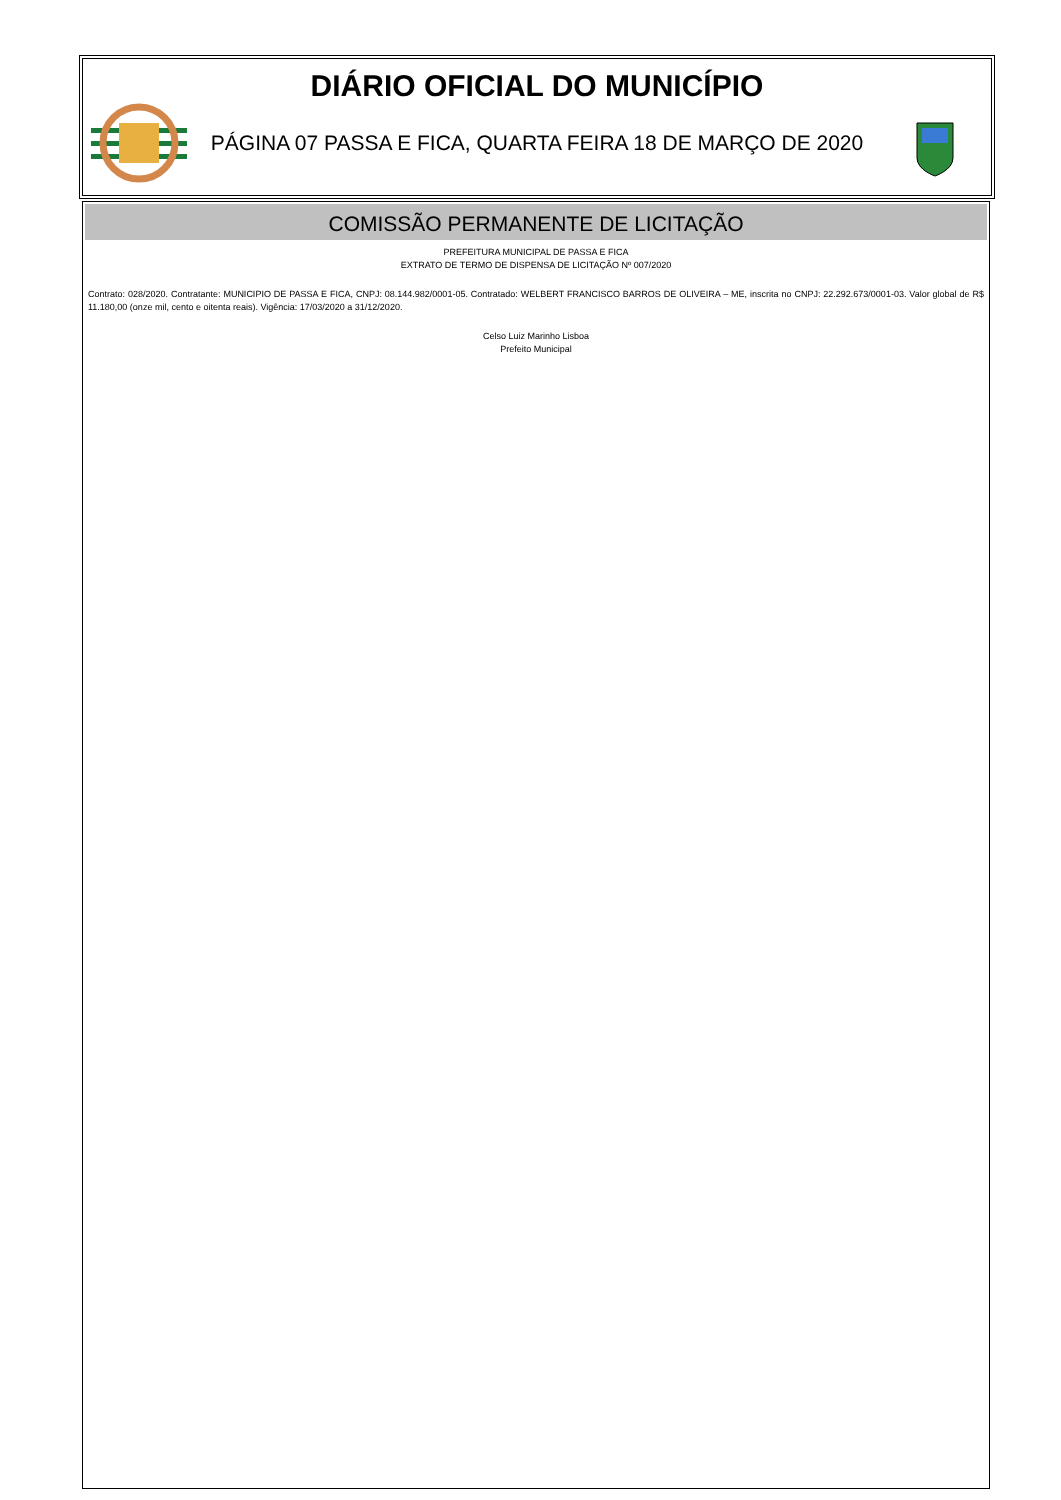DIÁRIO OFICIAL DO MUNICÍPIO
PÁGINA 07 PASSA E FICA, QUARTA FEIRA 18 DE MARÇO DE 2020
COMISSÃO PERMANENTE DE LICITAÇÃO
PREFEITURA MUNICIPAL DE PASSA E FICA
EXTRATO DE TERMO DE DISPENSA DE LICITAÇÃO Nº 007/2020
Contrato: 028/2020. Contratante: MUNICIPIO DE PASSA E FICA, CNPJ: 08.144.982/0001-05. Contratado: WELBERT FRANCISCO BARROS DE OLIVEIRA – ME, inscrita no CNPJ: 22.292.673/0001-03. Valor global de R$ 11.180,00 (onze mil, cento e oitenta reais). Vigência: 17/03/2020 a 31/12/2020.
Celso Luiz Marinho Lisboa
Prefeito Municipal